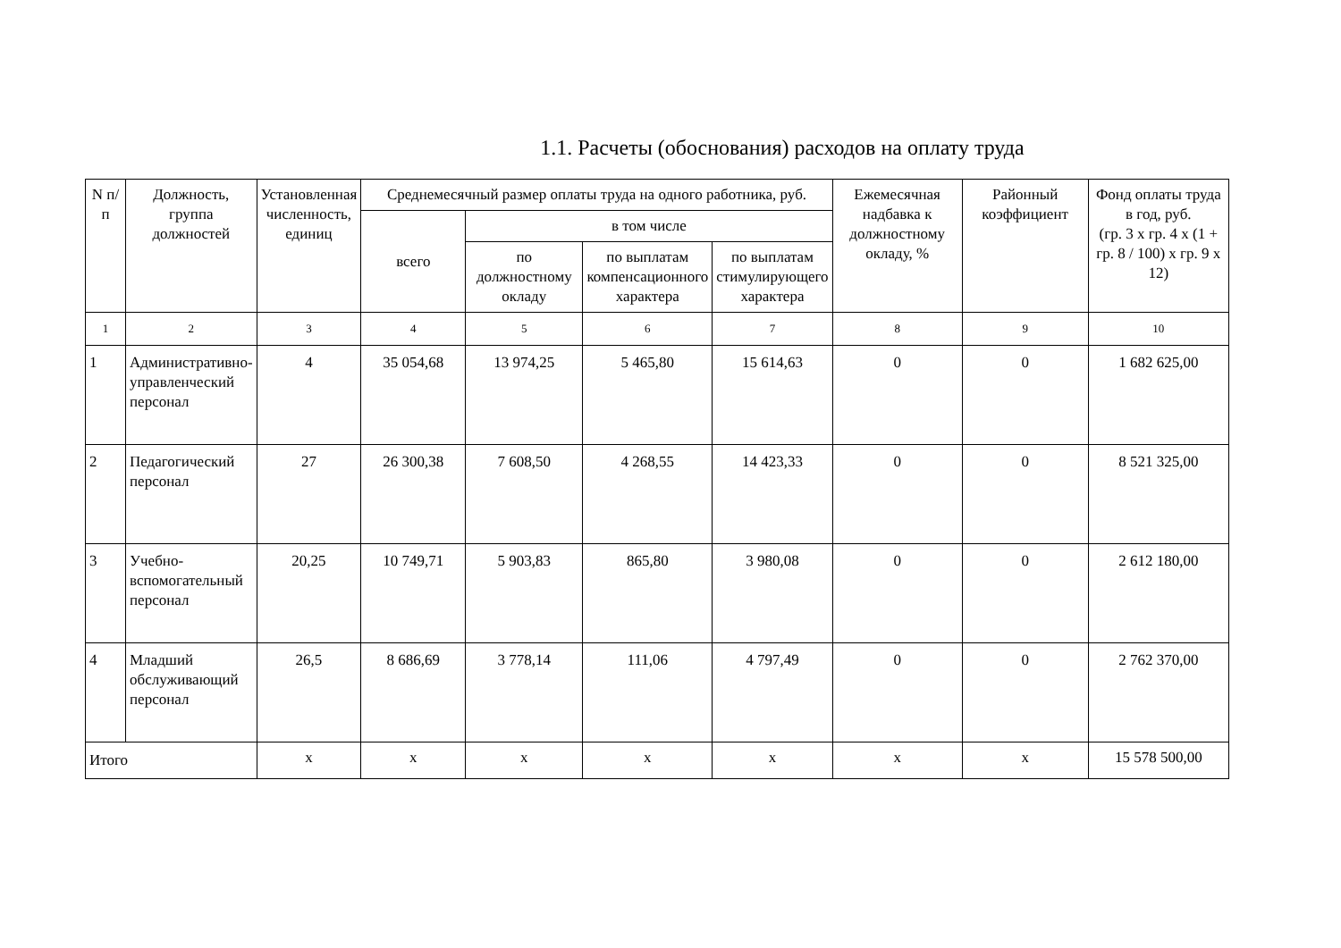1.1. Расчеты (обоснования) расходов на оплату труда
| N п/п | Должность, группа должностей | Установленная численность, единиц | Среднемесячный размер оплаты труда на одного работника, руб. | | | | Ежемесячная надбавка к должностному окладу, % | Районный коэффициент | Фонд оплаты труда в год, руб. (гр. 3 x гр. 4 x (1 + гр. 8 / 100) x гр. 9 x 12) |
| --- | --- | --- | --- | --- | --- | --- | --- | --- | --- |
| | | | всего | в том числе | | | | | |
| | | | | по должностному окладу | по выплатам компенсационного характера | по выплатам стимулирующего характера | | | |
| 1 | 2 | 3 | 4 | 5 | 6 | 7 | 8 | 9 | 10 |
| 1 | Административно-управленческий персонал | 4 | 35 054,68 | 13 974,25 | 5 465,80 | 15 614,63 | 0 | 0 | 1 682 625,00 |
| 2 | Педагогический персонал | 27 | 26 300,38 | 7 608,50 | 4 268,55 | 14 423,33 | 0 | 0 | 8 521 325,00 |
| 3 | Учебно-вспомогательный персонал | 20,25 | 10 749,71 | 5 903,83 | 865,80 | 3 980,08 | 0 | 0 | 2 612 180,00 |
| 4 | Младший обслуживающий персонал | 26,5 | 8 686,69 | 3 778,14 | 111,06 | 4 797,49 | 0 | 0 | 2 762 370,00 |
| Итого | | x | x | x | x | x | x | x | 15 578 500,00 |